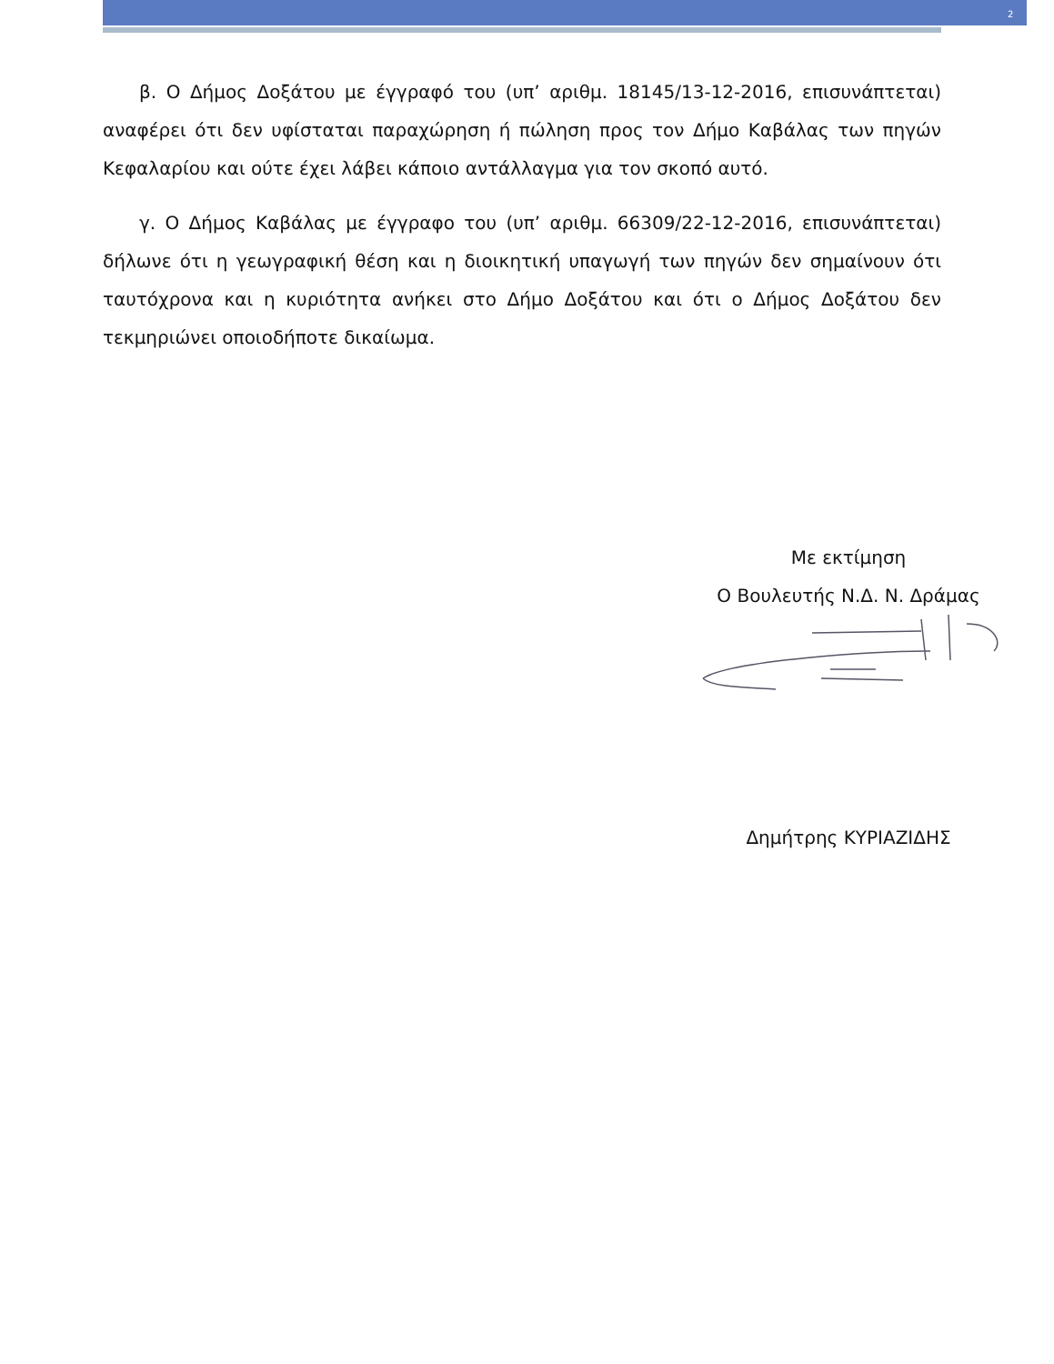2
β. Ο Δήμος Δοξάτου με έγγραφό του (υπ’ αριθμ. 18145/13-12-2016, επισυνάπτεται) αναφέρει ότι δεν υφίσταται παραχώρηση ή πώληση προς τον Δήμο Καβάλας των πηγών Κεφαλαρίου και ούτε έχει λάβει κάποιο αντάλλαγμα για τον σκοπό αυτό.
γ. Ο Δήμος Καβάλας με έγγραφο του (υπ’ αριθμ. 66309/22-12-2016, επισυνάπτεται) δήλωνε ότι η γεωγραφική θέση και η διοικητική υπαγωγή των πηγών δεν σημαίνουν ότι ταυτόχρονα και η κυριότητα ανήκει στο Δήμο Δοξάτου και ότι ο Δήμος Δοξάτου δεν τεκμηριώνει οποιοδήποτε δικαίωμα.
Με εκτίμηση
Ο Βουλευτής Ν.Δ. Ν. Δράμας
Δημήτρης ΚΥΡΙΑΖΙΔΗΣ